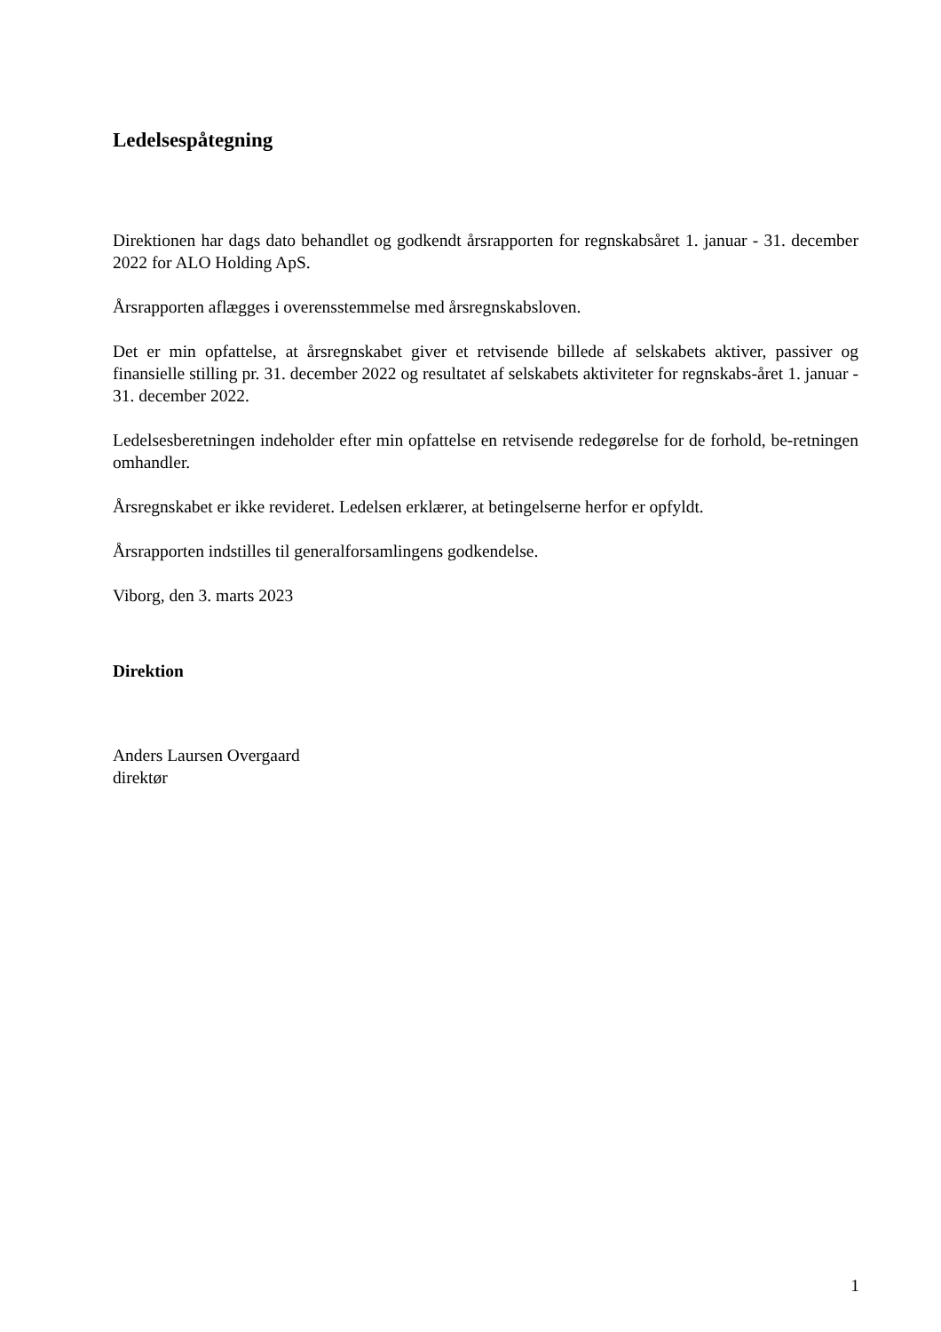Ledelsespåtegning
Direktionen har dags dato behandlet og godkendt årsrapporten for regnskabsåret 1. januar - 31. december 2022 for ALO Holding ApS.
Årsrapporten aflægges i overensstemmelse med årsregnskabsloven.
Det er min opfattelse, at årsregnskabet giver et retvisende billede af selskabets aktiver, passiver og finansielle stilling pr. 31. december 2022 og resultatet af selskabets aktiviteter for regnskabs-året 1. januar - 31. december 2022.
Ledelsesberetningen indeholder efter min opfattelse en retvisende redegørelse for de forhold, be-retningen omhandler.
Årsregnskabet er ikke revideret. Ledelsen erklærer, at betingelserne herfor er opfyldt.
Årsrapporten indstilles til generalforsamlingens godkendelse.
Viborg, den 3. marts 2023
Direktion
Anders Laursen Overgaard
direktør
1